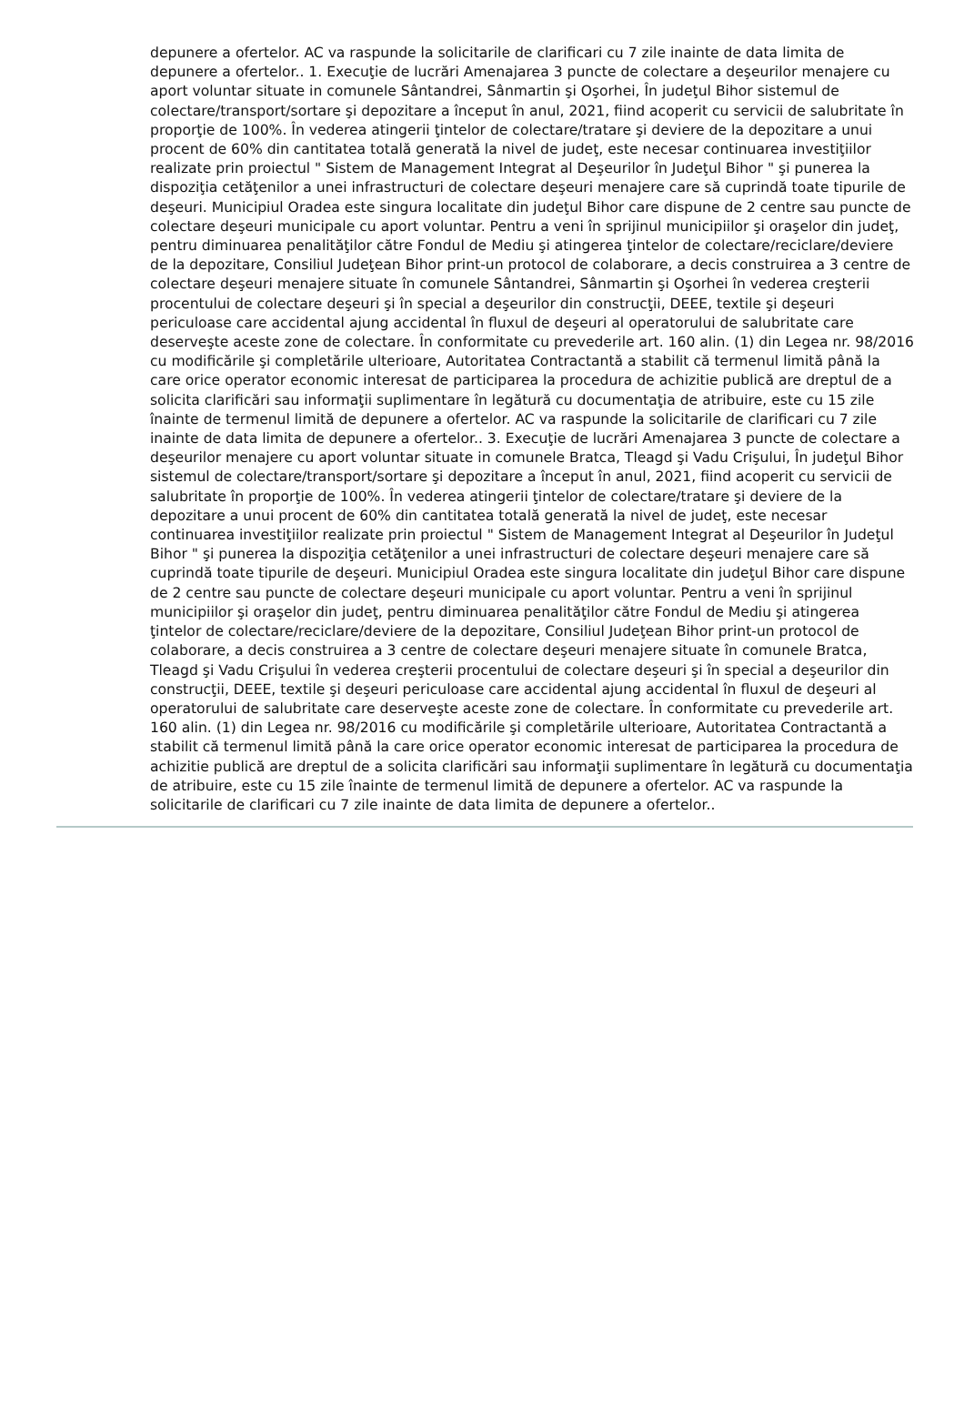depunere a ofertelor. AC va raspunde la solicitarile de clarificari cu 7 zile inainte de data limita de depunere a ofertelor.. 1. Execuţie de lucrări Amenajarea 3 puncte de colectare a deşeurilor menajere cu aport voluntar situate in comunele Sântandrei, Sânmartin şi Oşorhei, În judeţul Bihor sistemul de colectare/transport/sortare şi depozitare a început în anul, 2021, fiind acoperit cu servicii de salubritate în proporţie de 100%. În vederea atingerii ţintelor de colectare/tratare şi deviere de la depozitare a unui procent de 60% din cantitatea totală generată la nivel de judeţ, este necesar continuarea investiţiilor realizate prin proiectul " Sistem de Management Integrat al Deşeurilor în Judeţul Bihor " şi punerea la dispoziţia cetăţenilor a unei infrastructuri de colectare deşeuri menajere care să cuprindă toate tipurile de deşeuri. Municipiul Oradea este singura localitate din judeţul Bihor care dispune de 2 centre sau puncte de colectare deşeuri municipale cu aport voluntar. Pentru a veni în sprijinul municipiilor şi oraşelor din judeţ, pentru diminuarea penalităţilor către Fondul de Mediu şi atingerea ţintelor de colectare/reciclare/deviere de la depozitare, Consiliul Judeţean Bihor print-un protocol de colaborare, a decis construirea a 3 centre de colectare deşeuri menajere situate în comunele Sântandrei, Sânmartin şi Oşorhei în vederea creşterii procentului de colectare deşeuri şi în special a deşeurilor din construcţii, DEEE, textile şi deşeuri periculoase care accidental ajung accidental în fluxul de deşeuri al operatorului de salubritate care deserveşte aceste zone de colectare. În conformitate cu prevederile art. 160 alin. (1) din Legea nr. 98/2016 cu modificările şi completările ulterioare, Autoritatea Contractantă a stabilit că termenul limită până la care orice operator economic interesat de participarea la procedura de achizitie publică are dreptul de a solicita clarificări sau informaţii suplimentare în legătură cu documentaţia de atribuire, este cu 15 zile înainte de termenul limită de depunere a ofertelor. AC va raspunde la solicitarile de clarificari cu 7 zile inainte de data limita de depunere a ofertelor.. 3. Execuţie de lucrări Amenajarea 3 puncte de colectare a deşeurilor menajere cu aport voluntar situate in comunele Bratca, Tleagd şi Vadu Crişului, În judeţul Bihor sistemul de colectare/transport/sortare şi depozitare a început în anul, 2021, fiind acoperit cu servicii de salubritate în proporţie de 100%. În vederea atingerii ţintelor de colectare/tratare şi deviere de la depozitare a unui procent de 60% din cantitatea totală generată la nivel de judeţ, este necesar continuarea investiţiilor realizate prin proiectul " Sistem de Management Integrat al Deşeurilor în Judeţul Bihor " şi punerea la dispoziţia cetăţenilor a unei infrastructuri de colectare deşeuri menajere care să cuprindă toate tipurile de deşeuri. Municipiul Oradea este singura localitate din judeţul Bihor care dispune de 2 centre sau puncte de colectare deşeuri municipale cu aport voluntar. Pentru a veni în sprijinul municipiilor şi oraşelor din judeţ, pentru diminuarea penalităţilor către Fondul de Mediu şi atingerea ţintelor de colectare/reciclare/deviere de la depozitare, Consiliul Judeţean Bihor print-un protocol de colaborare, a decis construirea a 3 centre de colectare deşeuri menajere situate în comunele Bratca, Tleagd şi Vadu Crişului în vederea creşterii procentului de colectare deşeuri şi în special a deşeurilor din construcţii, DEEE, textile şi deşeuri periculoase care accidental ajung accidental în fluxul de deşeuri al operatorului de salubritate care deserveşte aceste zone de colectare. În conformitate cu prevederile art. 160 alin. (1) din Legea nr. 98/2016 cu modificările şi completările ulterioare, Autoritatea Contractantă a stabilit că termenul limită până la care orice operator economic interesat de participarea la procedura de achizitie publică are dreptul de a solicita clarificări sau informaţii suplimentare în legătură cu documentaţia de atribuire, este cu 15 zile înainte de termenul limită de depunere a ofertelor. AC va raspunde la solicitarile de clarificari cu 7 zile inainte de data limita de depunere a ofertelor..